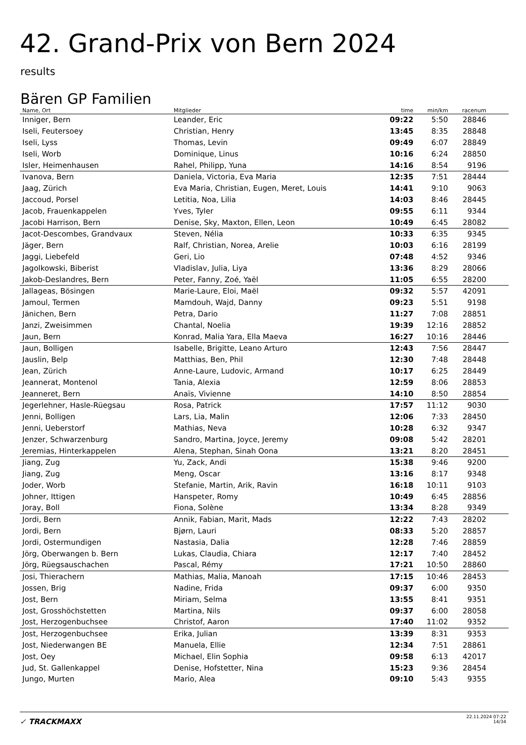42. Grand-Prix von Bern 2024
results
Bären GP Familien
| Name, Ort | Mitglieder | time | min/km | racenum | |
| --- | --- | --- | --- | --- | --- |
| Inniger, Bern | Leander, Eric | 09:22 | 5:50 | 28846 | |
| Iseli, Feutersoey | Christian, Henry | 13:45 | 8:35 | 28848 | |
| Iseli, Lyss | Thomas, Levin | 09:49 | 6:07 | 28849 | |
| Iseli, Worb | Dominique, Linus | 10:16 | 6:24 | 28850 | |
| Isler, Heimenhausen | Rahel, Philipp, Yuna | 14:16 | 8:54 | 9196 | |
| Ivanova, Bern | Daniela, Victoria, Eva Maria | 12:35 | 7:51 | 28444 | |
| Jaag, Zürich | Eva Maria, Christian, Eugen, Meret, Louis | 14:41 | 9:10 | 9063 | |
| Jaccoud, Porsel | Letitia, Noa, Lilia | 14:03 | 8:46 | 28445 | |
| Jacob, Frauenkappelen | Yves, Tyler | 09:55 | 6:11 | 9344 | |
| Jacobi Harrison, Bern | Denise, Sky, Maxton, Ellen, Leon | 10:49 | 6:45 | 28082 | |
| Jacot-Descombes, Grandvaux | Steven, Nélia | 10:33 | 6:35 | 9345 | |
| Jäger, Bern | Ralf, Christian, Norea, Arelie | 10:03 | 6:16 | 28199 | |
| Jaggi, Liebefeld | Geri, Lio | 07:48 | 4:52 | 9346 | |
| Jagolkowski, Biberist | Vladislav, Julia, Liya | 13:36 | 8:29 | 28066 | |
| Jakob-Deslandres, Bern | Peter, Fanny, Zoé, Yaël | 11:05 | 6:55 | 28200 | |
| Jallageas, Bösingen | Marie-Laure, Eloi, Maël | 09:32 | 5:57 | 42091 | |
| Jamoul, Termen | Mamdouh, Wajd, Danny | 09:23 | 5:51 | 9198 | |
| Jänichen, Bern | Petra, Dario | 11:27 | 7:08 | 28851 | |
| Janzi, Zweisimmen | Chantal, Noelia | 19:39 | 12:16 | 28852 | |
| Jaun, Bern | Konrad, Malia Yara, Ella Maeva | 16:27 | 10:16 | 28446 | |
| Jaun, Bolligen | Isabelle, Brigitte, Leano Arturo | 12:43 | 7:56 | 28447 | |
| Jauslin, Belp | Matthias, Ben, Phil | 12:30 | 7:48 | 28448 | |
| Jean, Zürich | Anne-Laure, Ludovic, Armand | 10:17 | 6:25 | 28449 | |
| Jeannerat, Montenol | Tania, Alexia | 12:59 | 8:06 | 28853 | |
| Jeanneret, Bern | Anaïs, Vivienne | 14:10 | 8:50 | 28854 | |
| Jegerlehner, Hasle-Rüegsau | Rosa, Patrick | 17:57 | 11:12 | 9030 | |
| Jenni, Bolligen | Lars, Lia, Malin | 12:06 | 7:33 | 28450 | |
| Jenni, Ueberstorf | Mathias, Neva | 10:28 | 6:32 | 9347 | |
| Jenzer, Schwarzenburg | Sandro, Martina, Joyce, Jeremy | 09:08 | 5:42 | 28201 | |
| Jeremias, Hinterkappelen | Alena, Stephan, Sinah Oona | 13:21 | 8:20 | 28451 | |
| Jiang, Zug | Yu, Zack, Andi | 15:38 | 9:46 | 9200 | |
| Jiang, Zug | Meng, Oscar | 13:16 | 8:17 | 9348 | |
| Joder, Worb | Stefanie, Martin, Arik, Ravin | 16:18 | 10:11 | 9103 | |
| Johner, Ittigen | Hanspeter, Romy | 10:49 | 6:45 | 28856 | |
| Joray, Boll | Fiona, Solène | 13:34 | 8:28 | 9349 | |
| Jordi, Bern | Annik, Fabian, Marit, Mads | 12:22 | 7:43 | 28202 | |
| Jordi, Bern | Bjørn, Lauri | 08:33 | 5:20 | 28857 | |
| Jordi, Ostermundigen | Nastasia, Dalia | 12:28 | 7:46 | 28859 | |
| Jörg, Oberwangen b. Bern | Lukas, Claudia, Chiara | 12:17 | 7:40 | 28452 | |
| Jörg, Rüegsauschachen | Pascal, Rémy | 17:21 | 10:50 | 28860 | |
| Josi, Thierachern | Mathias, Malia, Manoah | 17:15 | 10:46 | 28453 | |
| Jossen, Brig | Nadine, Frida | 09:37 | 6:00 | 9350 | |
| Jost, Bern | Miriam, Selma | 13:55 | 8:41 | 9351 | |
| Jost, Grosshöchstetten | Martina, Nils | 09:37 | 6:00 | 28058 | |
| Jost, Herzogenbuchsee | Christof, Aaron | 17:40 | 11:02 | 9352 | |
| Jost, Herzogenbuchsee | Erika, Julian | 13:39 | 8:31 | 9353 | |
| Jost, Niederwangen BE | Manuela, Ellie | 12:34 | 7:51 | 28861 | |
| Jost, Oey | Michael, Elin Sophia | 09:58 | 6:13 | 42017 | |
| Jud, St. Gallenkappel | Denise, Hofstetter, Nina | 15:23 | 9:36 | 28454 | |
| Jungo, Murten | Mario, Alea | 09:10 | 5:43 | 9355 | |
✓ TRACKMAXX
22.11.2024 07:22
14/34